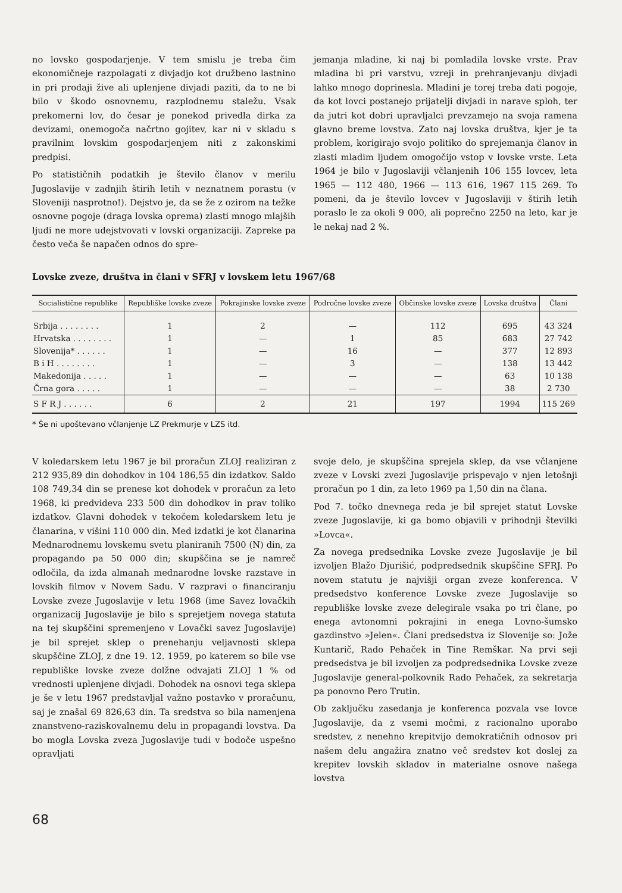no lovsko gospodarjenje. V tem smislu je treba čim ekonomičneje razpolagati z divjadjo kot družbeno lastnino in pri prodaji žive ali uplenjene divjadi paziti, da to ne bi bilo v škodo osnovnemu, razplodnemu staležu. Vsak prekomerni lov, do česar je ponekod privedla dirka za devizami, onemogoča načrtno gojitev, kar ni v skladu s pravilnim lovskim gospodarjenjem niti z zakonskimi predpisi.
Po statističnih podatkih je število članov v merilu Jugoslavije v zadnjih štirih letih v neznatnem porastu (v Sloveniji nasprotno!). Dejstvo je, da se že z ozirom na težke osnovne pogoje (draga lovska oprema) zlasti mnogo mlajših ljudi ne more udejstvovati v lovski organizaciji. Zapreke pa često veča še napačen odnos do spre-
jemanja mladine, ki naj bi pomladila lovske vrste. Prav mladina bi pri varstvu, vzreji in prehranjevanju divjadi lahko mnogo doprinesla. Mladini je torej treba dati pogoje, da kot lovci postanejo prijatelji divjadi in narave sploh, ter da jutri kot dobri upravljalci prevzamejo na svoja ramena glavno breme lovstva. Zato naj lovska društva, kjer je ta problem, korigirajo svojo politiko do sprejemanja članov in zlasti mladim ljudem omogočijo vstop v lovske vrste. Leta 1964 je bilo v Jugoslaviji včlanjenih 106 155 lovcev, leta 1965 — 112 480, 1966 — 113 616, 1967 115 269. To pomeni, da je število lovcev v Jugoslaviji v štirih letih poraslo le za okoli 9 000, ali poprečno 2250 na leto, kar je le nekaj nad 2 %.
Lovske zveze, društva in člani v SFRJ v lovskem letu 1967/68
| Socialistične republike | Republiške lovske zveze | Pokrajinske lovske zveze | Področne lovske zveze | Občinske lovske zveze | Lovska društva | Člani |
| --- | --- | --- | --- | --- | --- | --- |
| Srbija . . . . . . . . | 1 | 2 | — | 112 | 695 | 43 324 |
| Hrvatska . . . . . . . . | 1 | — | 1 | 85 | 683 | 27 742 |
| Slovenija* . . . . . . | 1 | — | 16 | — | 377 | 12 893 |
| B i H . . . . . . . . | 1 | — | 3 | — | 138 | 13 442 |
| Makedonija . . . . . | 1 | — | — | — | 63 | 10 138 |
| Črna gora . . . . . | 1 | — | — | — | 38 | 2 730 |
| S F R J . . . . . . | 6 | 2 | 21 | 197 | 1994 | 115 269 |
* Še ni upoštevano včlanjenje LZ Prekmurje v LZS itd.
V koledarskem letu 1967 je bil proračun ZLOJ realiziran z 212 935,89 din dohodkov in 104 186,55 din izdatkov. Saldo 108 749,34 din se prenese kot dohodek v proračun za leto 1968, ki predvideva 233 500 din dohodkov in prav toliko izdatkov. Glavni dohodek v tekočem koledarskem letu je članarina, v višini 110 000 din. Med izdatki je kot članarina Mednarodnemu lovskemu svetu planiranih 7500 (N) din, za propagando pa 50 000 din; skupščina se je namreč odločila, da izda almanah mednarodne lovske razstave in lovskih filmov v Novem Sadu. V razpravi o financiranju Lovske zveze Jugoslavije v letu 1968 (ime Savez lovačkih organizacij Jugoslavije je bilo s sprejetjem novega statuta na tej skupščini spremenjeno v Lovački savez Jugoslavije) je bil sprejet sklep o prenehanju veljavnosti sklepa skupščine ZLOJ, z dne 19. 12. 1959, po katerem so bile vse republiške lovske zveze dolžne odvajati ZLOJ 1 % od vrednosti uplenjene divjadi. Dohodek na osnovi tega sklepa je še v letu 1967 predstavljal važno postavko v proračunu, saj je znašal 69 826,63 din. Ta sredstva so bila namenjena znanstveno-raziskovalnemu delu in propagandi lovstva. Da bo mogla Lovska zveza Jugoslavije tudi v bodoče uspešno opravljati
svoje delo, je skupščina sprejela sklep, da vse včlanjene zveze v Lovski zvezi Jugoslavije prispevajo v njen letošnji proračun po 1 din, za leto 1969 pa 1,50 din na člana.
Pod 7. točko dnevnega reda je bil sprejet statut Lovske zveze Jugoslavije, ki ga bomo objavili v prihodnji številki »Lovca«.
Za novega predsednika Lovske zveze Jugoslavije je bil izvoljen Blažo Djurišić, podpredsednik skupščine SFRJ. Po novem statutu je najvišji organ zveze konferenca. V predsedstvo konference Lovske zveze Jugoslavije so republiške lovske zveze delegirale vsaka po tri člane, po enega avtonomni pokrajini in enega Lovno-šumsko gazdinstvo »Jelen«. Člani predsedstva iz Slovenije so: Jože Kuntarič, Rado Pehaček in Tine Remškar. Na prvi seji predsedstva je bil izvoljen za podpredsednika Lovske zveze Jugoslavije general-polkovnik Rado Pehaček, za sekretarja pa ponovno Pero Trutin.
Ob zaključku zasedanja je konferenca pozvala vse lovce Jugoslavije, da z vsemi močmi, z racionalno uporabo sredstev, z nenehno krepitvijo demokratičnih odnosov pri našem delu angažira znatno več sredstev kot doslej za krepitev lovskih skladov in materialne osnove našega lovstva
68